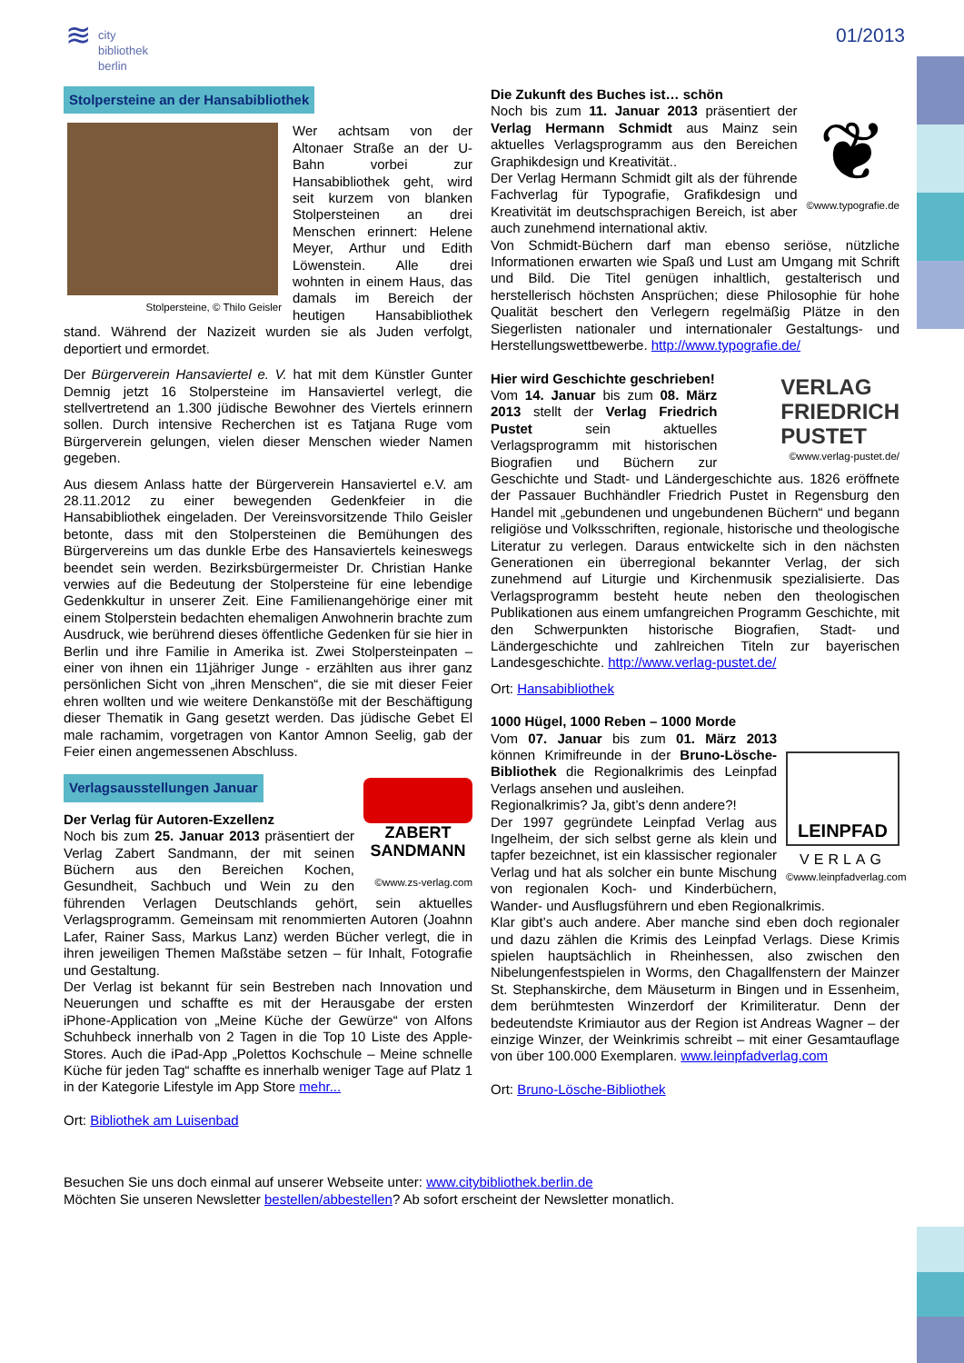≋
city
bibliothek
berlin
01/2013
Stolpersteine an der Hansabibliothek
Stolpersteine, © Thilo Geisler
Wer achtsam von der Altonaer Straße an der U-Bahn vorbei zur Hansabibliothek geht, wird seit kurzem von blanken Stolpersteinen an drei Menschen erinnert: Helene Meyer, Arthur und Edith Löwenstein. Alle drei wohnten in einem Haus, das damals im Bereich der heutigen Hansabibliothek stand. Während der Nazizeit wurden sie als Juden verfolgt, deportiert und ermordet.
Der Bürgerverein Hansaviertel e. V. hat mit dem Künstler Gunter Demnig jetzt 16 Stolpersteine im Hansaviertel verlegt, die stellvertretend an 1.300 jüdische Bewohner des Viertels erinnern sollen. Durch intensive Recherchen ist es Tatjana Ruge vom Bürgerverein gelungen, vielen dieser Menschen wieder Namen gegeben.
Aus diesem Anlass hatte der Bürgerverein Hansaviertel e.V. am 28.11.2012 zu einer bewegenden Gedenkfeier in die Hansabibliothek eingeladen. Der Vereinsvorsitzende Thilo Geisler betonte, dass mit den Stolpersteinen die Bemühungen des Bürgervereins um das dunkle Erbe des Hansaviertels keineswegs beendet sein werden. Bezirksbürgermeister Dr. Christian Hanke verwies auf die Bedeutung der Stolpersteine für eine lebendige Gedenkkultur in unserer Zeit. Eine Familienangehörige einer mit einem Stolperstein bedachten ehemaligen Anwohnerin brachte zum Ausdruck, wie berührend dieses öffentliche Gedenken für sie hier in Berlin und ihre Familie in Amerika ist. Zwei Stolpersteinpaten – einer von ihnen ein 11jähriger Junge - erzählten aus ihrer ganz persönlichen Sicht von „ihren Menschen“, die sie mit dieser Feier ehren wollten und wie weitere Denkanstöße mit der Beschäftigung dieser Thematik in Gang gesetzt werden. Das jüdische Gebet El male rachamim, vorgetragen von Kantor Amnon Seelig, gab der Feier einen angemessenen Abschluss.
Verlagsausstellungen Januar
ZABERT SANDMANN
©www.zs-verlag.com
Der Verlag für Autoren-Exzellenz
Noch bis zum 25. Januar 2013 präsentiert der Verlag Zabert Sandmann, der mit seinen Büchern aus den Bereichen Kochen, Gesundheit, Sachbuch und Wein zu den führenden Verlagen Deutschlands gehört, sein aktuelles Verlagsprogramm. Gemeinsam mit renommierten Autoren (Joahnn Lafer, Rainer Sass, Markus Lanz) werden Bücher verlegt, die in ihren jeweiligen Themen Maßstäbe setzen – für Inhalt, Fotografie und Gestaltung.
Der Verlag ist bekannt für sein Bestreben nach Innovation und Neuerungen und schaffte es mit der Herausgabe der ersten iPhone-Application von „Meine Küche der Gewürze“ von Alfons Schuhbeck innerhalb von 2 Tagen in die Top 10 Liste des Apple-Stores. Auch die iPad-App „Polettos Kochschule – Meine schnelle Küche für jeden Tag“ schaffte es innerhalb weniger Tage auf Platz 1 in der Kategorie Lifestyle im App Store mehr...
Ort: Bibliothek am Luisenbad
❦
©www.typografie.de
Die Zukunft des Buches ist… schön
Noch bis zum 11. Januar 2013 präsentiert der Verlag Hermann Schmidt aus Mainz sein aktuelles Verlagsprogramm aus den Bereichen Graphikdesign und Kreativität..
Der Verlag Hermann Schmidt gilt als der führende Fachverlag für Typografie, Grafikdesign und Kreativität im deutschsprachigen Bereich, ist aber auch zunehmend international aktiv.
Von Schmidt-Büchern darf man ebenso seriöse, nützliche Informationen erwarten wie Spaß und Lust am Umgang mit Schrift und Bild. Die Titel genügen inhaltlich, gestalterisch und herstellerisch höchsten Ansprüchen; diese Philosophie für hohe Qualität beschert den Verlegern regelmäßig Plätze in den Siegerlisten nationaler und internationaler Gestaltungs- und Herstellungswettbewerbe. http://www.typografie.de/
VERLAG
FRIEDRICH
PUSTET
©www.verlag-pustet.de/
Hier wird Geschichte geschrieben!
Vom 14. Januar bis zum 08. März 2013 stellt der Verlag Friedrich Pustet sein aktuelles Verlagsprogramm mit historischen Biografien und Büchern zur Geschichte und Stadt- und Ländergeschichte aus. 1826 eröffnete der Passauer Buchhändler Friedrich Pustet in Regensburg den Handel mit „gebundenen und ungebundenen Büchern“ und begann religiöse und Volksschriften, regionale, historische und theologische Literatur zu verlegen. Daraus entwickelte sich in den nächsten Generationen ein überregional bekannter Verlag, der sich zunehmend auf Liturgie und Kirchenmusik spezialisierte. Das Verlagsprogramm besteht heute neben den theologischen Publikationen aus einem umfangreichen Programm Geschichte, mit den Schwerpunkten historische Biografien, Stadt- und Ländergeschichte und zahlreichen Titeln zur bayerischen Landesgeschichte. http://www.verlag-pustet.de/
Ort: Hansabibliothek
LEINPFAD
VERLAG
©www.leinpfadverlag.com
1000 Hügel, 1000 Reben – 1000 Morde
Vom 07. Januar bis zum 01. März 2013 können Krimifreunde in der Bruno-Lösche-Bibliothek die Regionalkrimis des Leinpfad Verlags ansehen und ausleihen.
Regionalkrimis? Ja, gibt’s denn andere?!
Der 1997 gegründete Leinpfad Verlag aus Ingelheim, der sich selbst gerne als klein und tapfer bezeichnet, ist ein klassischer regionaler Verlag und hat als solcher ein bunte Mischung von regionalen Koch- und Kinderbüchern, Wander- und Ausflugsführern und eben Regionalkrimis.
Klar gibt’s auch andere. Aber manche sind eben doch regionaler und dazu zählen die Krimis des Leinpfad Verlags. Diese Krimis spielen hauptsächlich in Rheinhessen, also zwischen den Nibelungenfestspielen in Worms, den Chagallfenstern der Mainzer St. Stephanskirche, dem Mäuseturm in Bingen und in Essenheim, dem berühmtesten Winzerdorf der Krimiliteratur. Denn der bedeutendste Krimiautor aus der Region ist Andreas Wagner – der einzige Winzer, der Weinkrimis schreibt – mit einer Gesamtauflage von über 100.000 Exemplaren. www.leinpfadverlag.com
Ort: Bruno-Lösche-Bibliothek
Besuchen Sie uns doch einmal auf unserer Webseite unter: www.citybibliothek.berlin.de
Möchten Sie unseren Newsletter bestellen/abbestellen? Ab sofort erscheint der Newsletter monatlich.